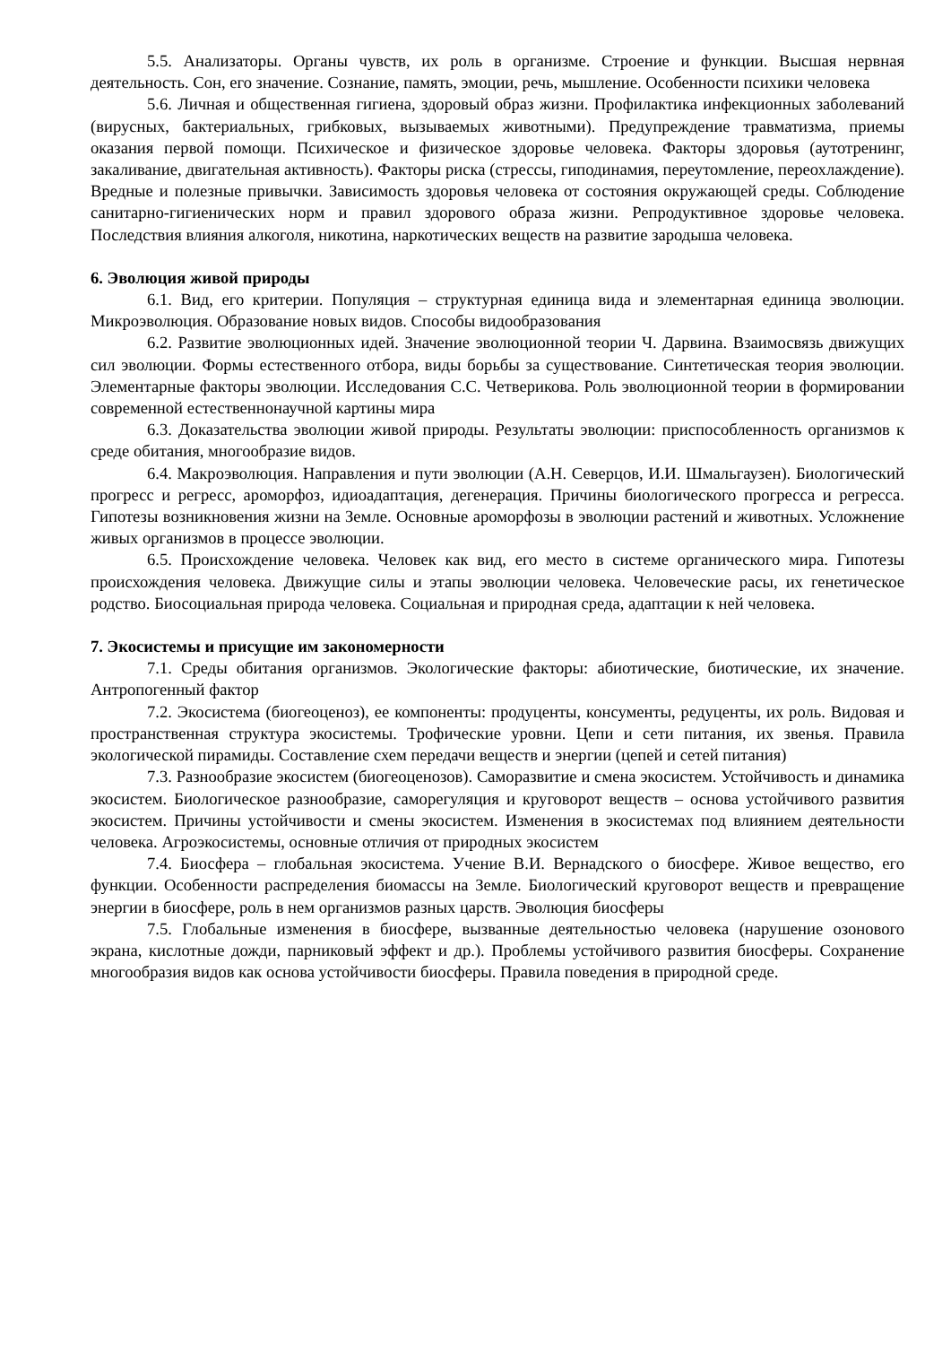5.5. Анализаторы. Органы чувств, их роль в организме. Строение и функции. Высшая нервная деятельность. Сон, его значение. Сознание, память, эмоции, речь, мышление. Особенности психики человека
5.6. Личная и общественная гигиена, здоровый образ жизни. Профилактика инфекционных заболеваний (вирусных, бактериальных, грибковых, вызываемых животными). Предупреждение травматизма, приемы оказания первой помощи. Психическое и физическое здоровье человека. Факторы здоровья (аутотренинг, закаливание, двигательная активность). Факторы риска (стрессы, гиподинамия, переутомление, переохлаждение). Вредные и полезные привычки. Зависимость здоровья человека от состояния окружающей среды. Соблюдение санитарно-гигиенических норм и правил здорового образа жизни. Репродуктивное здоровье человека. Последствия влияния алкоголя, никотина, наркотических веществ на развитие зародыша человека.
6. Эволюция живой природы
6.1. Вид, его критерии. Популяция – структурная единица вида и элементарная единица эволюции. Микроэволюция. Образование новых видов. Способы видообразования
6.2. Развитие эволюционных идей. Значение эволюционной теории Ч. Дарвина. Взаимосвязь движущих сил эволюции. Формы естественного отбора, виды борьбы за существование. Синтетическая теория эволюции. Элементарные факторы эволюции. Исследования С.С. Четверикова. Роль эволюционной теории в формировании современной естественнонаучной картины мира
6.3. Доказательства эволюции живой природы. Результаты эволюции: приспособленность организмов к среде обитания, многообразие видов.
6.4. Макроэволюция. Направления и пути эволюции (А.Н. Северцов, И.И. Шмальгаузен). Биологический прогресс и регресс, ароморфоз, идиоадаптация, дегенерация. Причины биологического прогресса и регресса. Гипотезы возникновения жизни на Земле. Основные ароморфозы в эволюции растений и животных. Усложнение живых организмов в процессе эволюции.
6.5. Происхождение человека. Человек как вид, его место в системе органического мира. Гипотезы происхождения человека. Движущие силы и этапы эволюции человека. Человеческие расы, их генетическое родство. Биосоциальная природа человека. Социальная и природная среда, адаптации к ней человека.
7. Экосистемы и присущие им закономерности
7.1. Среды обитания организмов. Экологические факторы: абиотические, биотические, их значение. Антропогенный фактор
7.2. Экосистема (биогеоценоз), ее компоненты: продуценты, консументы, редуценты, их роль. Видовая и пространственная структура экосистемы. Трофические уровни. Цепи и сети питания, их звенья. Правила экологической пирамиды. Составление схем передачи веществ и энергии (цепей и сетей питания)
7.3. Разнообразие экосистем (биогеоценозов). Саморазвитие и смена экосистем. Устойчивость и динамика экосистем. Биологическое разнообразие, саморегуляция и круговорот веществ – основа устойчивого развития экосистем. Причины устойчивости и смены экосистем. Изменения в экосистемах под влиянием деятельности человека. Агроэкосистемы, основные отличия от природных экосистем
7.4. Биосфера – глобальная экосистема. Учение В.И. Вернадского о биосфере. Живое вещество, его функции. Особенности распределения биомассы на Земле. Биологический круговорот веществ и превращение энергии в биосфере, роль в нем организмов разных царств. Эволюция биосферы
7.5. Глобальные изменения в биосфере, вызванные деятельностью человека (нарушение озонового экрана, кислотные дожди, парниковый эффект и др.). Проблемы устойчивого развития биосферы. Сохранение многообразия видов как основа устойчивости биосферы. Правила поведения в природной среде.